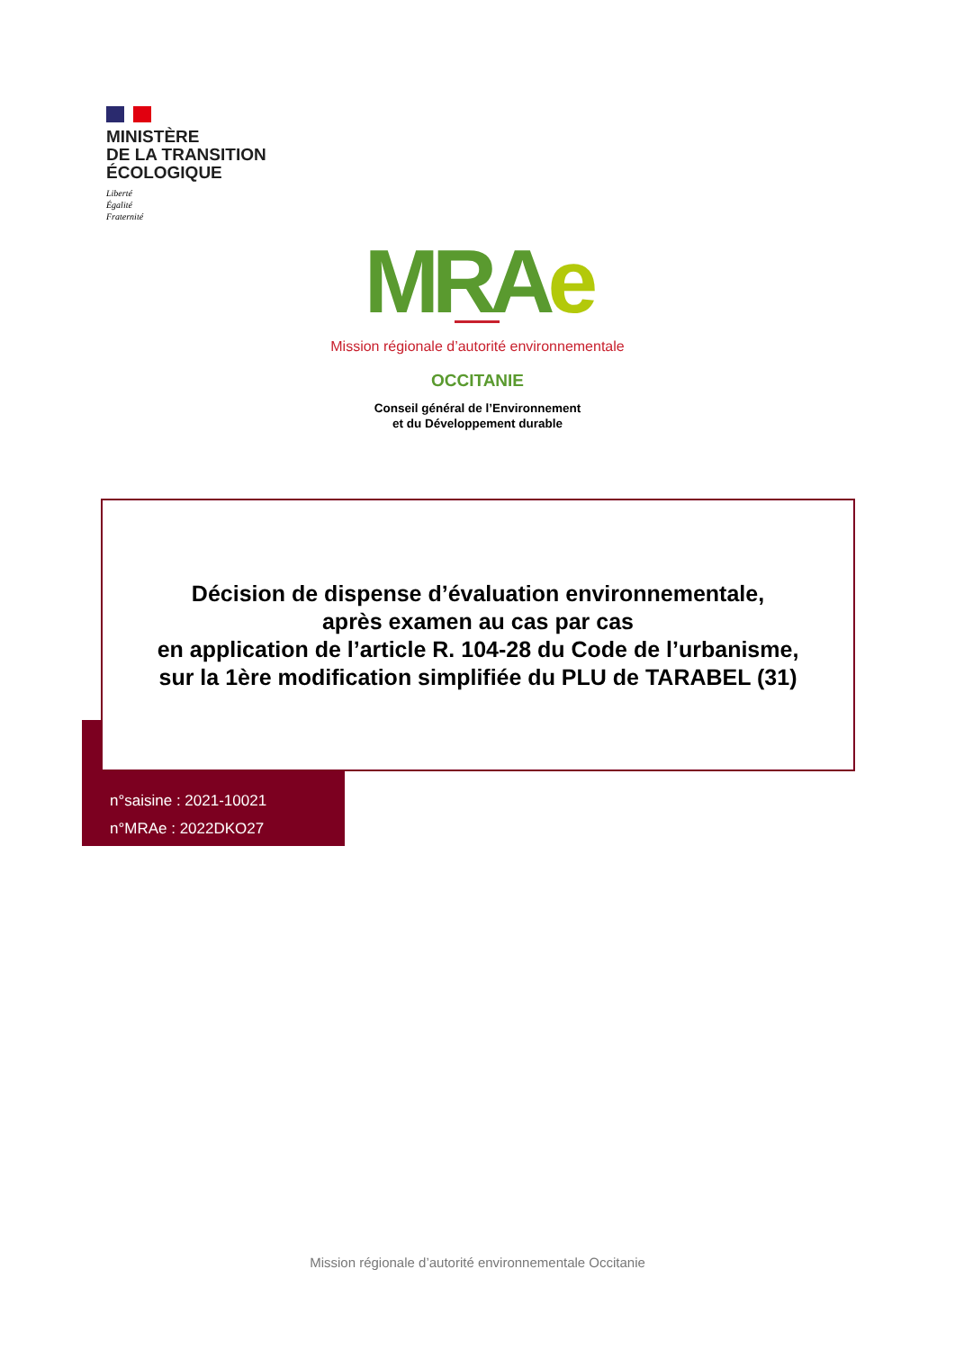MINISTÈRE
DE LA TRANSITION
ÉCOLOGIQUE
Liberté
Égalité
Fraternité
MRAe
Mission régionale d’autorité environnementale
OCCITANIE
Conseil général de l’Environnement
et du Développement durable
Décision de dispense d’évaluation environnementale,
après examen au cas par cas
en application de l’article R. 104-28 du Code de l’urbanisme,
sur la 1ère modification simplifiée du PLU de TARABEL (31)
n°saisine : 2021-10021
n°MRAe : 2022DKO27
Mission régionale d’autorité environnementale Occitanie